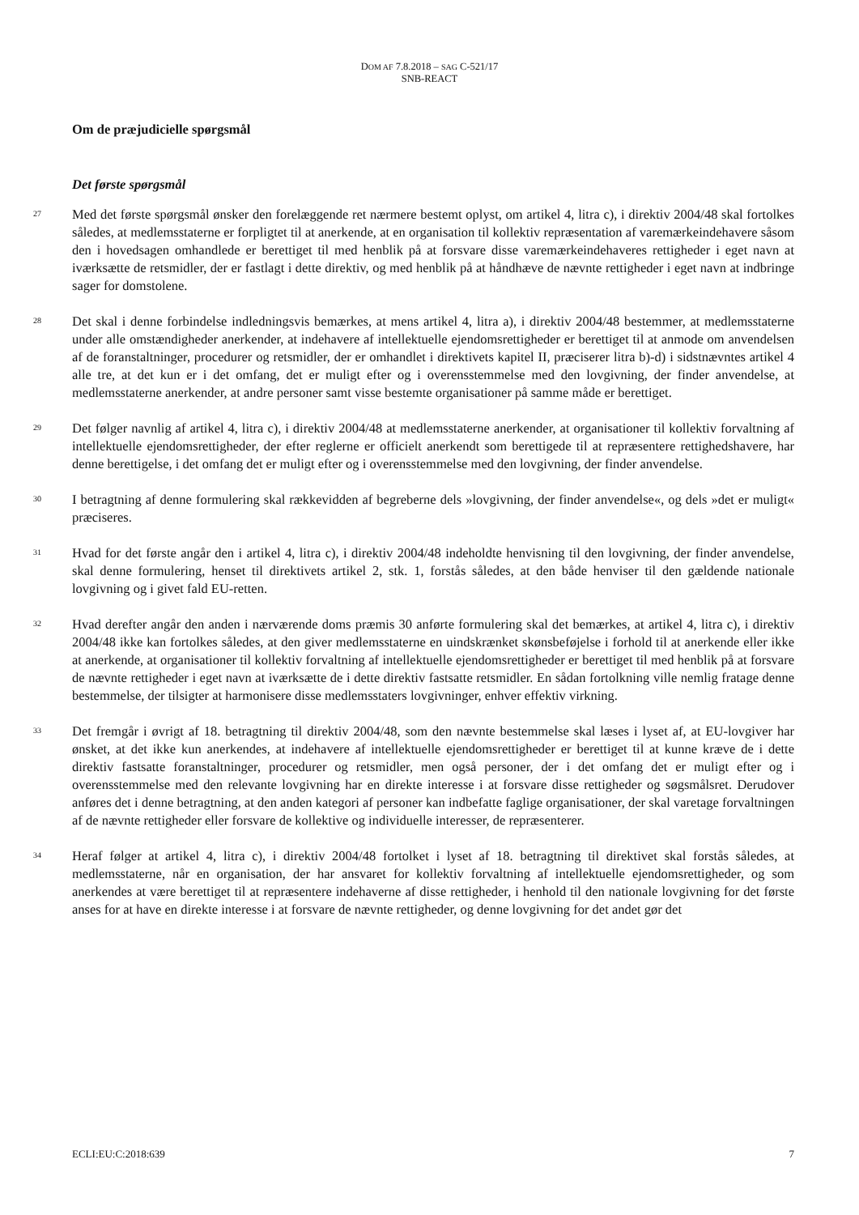DOM AF 7.8.2018 – SAG C-521/17
SNB-REACT
Om de præjudicielle spørgsmål
Det første spørgsmål
27
Med det første spørgsmål ønsker den forelæggende ret nærmere bestemt oplyst, om artikel 4, litra c), i direktiv 2004/48 skal fortolkes således, at medlemsstaterne er forpligtet til at anerkende, at en organisation til kollektiv repræsentation af varemærkeindehavere såsom den i hovedsagen omhandlede er berettiget til med henblik på at forsvare disse varemærkeindehaveres rettigheder i eget navn at iværksætte de retsmidler, der er fastlagt i dette direktiv, og med henblik på at håndhæve de nævnte rettigheder i eget navn at indbringe sager for domstolene.
28
Det skal i denne forbindelse indledningsvis bemærkes, at mens artikel 4, litra a), i direktiv 2004/48 bestemmer, at medlemsstaterne under alle omstændigheder anerkender, at indehavere af intellektuelle ejendomsrettigheder er berettiget til at anmode om anvendelsen af de foranstaltninger, procedurer og retsmidler, der er omhandlet i direktivets kapitel II, præciserer litra b)-d) i sidstnævntes artikel 4 alle tre, at det kun er i det omfang, det er muligt efter og i overensstemmelse med den lovgivning, der finder anvendelse, at medlemsstaterne anerkender, at andre personer samt visse bestemte organisationer på samme måde er berettiget.
29
Det følger navnlig af artikel 4, litra c), i direktiv 2004/48 at medlemsstaterne anerkender, at organisationer til kollektiv forvaltning af intellektuelle ejendomsrettigheder, der efter reglerne er officielt anerkendt som berettigede til at repræsentere rettighedshavere, har denne berettigelse, i det omfang det er muligt efter og i overensstemmelse med den lovgivning, der finder anvendelse.
30
I betragtning af denne formulering skal rækkevidden af begreberne dels »lovgivning, der finder anvendelse«, og dels »det er muligt« præciseres.
31
Hvad for det første angår den i artikel 4, litra c), i direktiv 2004/48 indeholdte henvisning til den lovgivning, der finder anvendelse, skal denne formulering, henset til direktivets artikel 2, stk. 1, forstås således, at den både henviser til den gældende nationale lovgivning og i givet fald EU-retten.
32
Hvad derefter angår den anden i nærværende doms præmis 30 anførte formulering skal det bemærkes, at artikel 4, litra c), i direktiv 2004/48 ikke kan fortolkes således, at den giver medlemsstaterne en uindskrænket skønsbeføjelse i forhold til at anerkende eller ikke at anerkende, at organisationer til kollektiv forvaltning af intellektuelle ejendomsrettigheder er berettiget til med henblik på at forsvare de nævnte rettigheder i eget navn at iværksætte de i dette direktiv fastsatte retsmidler. En sådan fortolkning ville nemlig fratage denne bestemmelse, der tilsigter at harmonisere disse medlemsstaters lovgivninger, enhver effektiv virkning.
33
Det fremgår i øvrigt af 18. betragtning til direktiv 2004/48, som den nævnte bestemmelse skal læses i lyset af, at EU-lovgiver har ønsket, at det ikke kun anerkendes, at indehavere af intellektuelle ejendomsrettigheder er berettiget til at kunne kræve de i dette direktiv fastsatte foranstaltninger, procedurer og retsmidler, men også personer, der i det omfang det er muligt efter og i overensstemmelse med den relevante lovgivning har en direkte interesse i at forsvare disse rettigheder og søgsmålsret. Derudover anføres det i denne betragtning, at den anden kategori af personer kan indbefatte faglige organisationer, der skal varetage forvaltningen af de nævnte rettigheder eller forsvare de kollektive og individuelle interesser, de repræsenterer.
34
Heraf følger at artikel 4, litra c), i direktiv 2004/48 fortolket i lyset af 18. betragtning til direktivet skal forstås således, at medlemsstaterne, når en organisation, der har ansvaret for kollektiv forvaltning af intellektuelle ejendomsrettigheder, og som anerkendes at være berettiget til at repræsentere indehaverne af disse rettigheder, i henhold til den nationale lovgivning for det første anses for at have en direkte interesse i at forsvare de nævnte rettigheder, og denne lovgivning for det andet gør det
ECLI:EU:C:2018:639 7